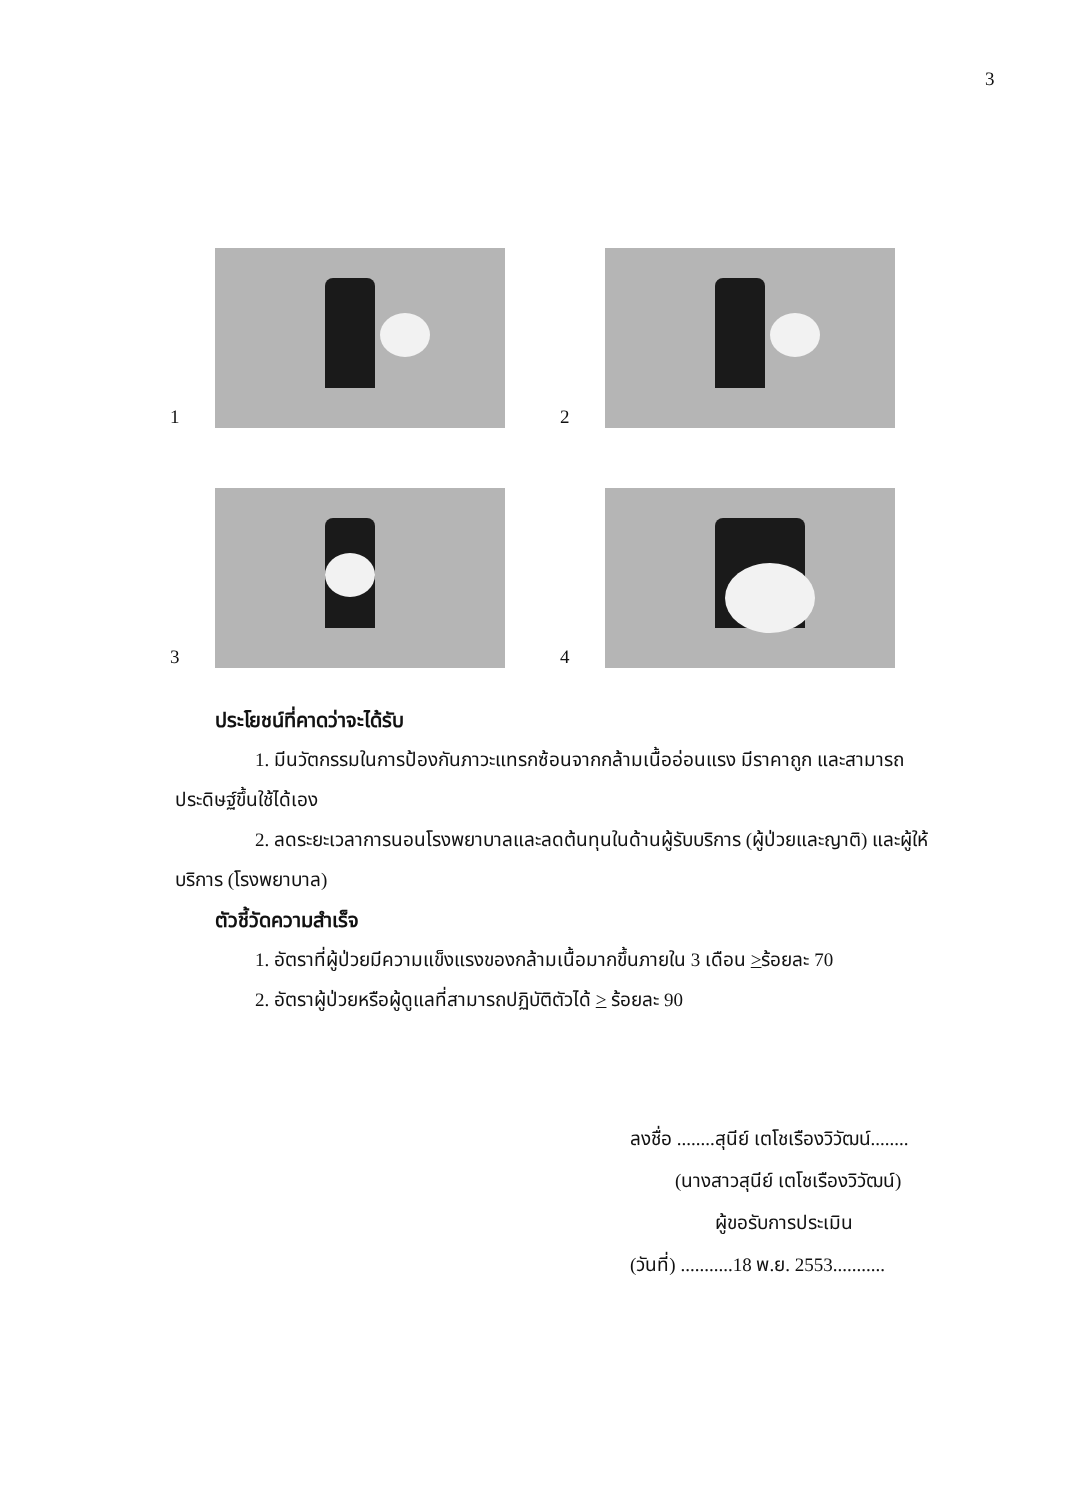3
1
2
3
4
ประโยชน์ที่คาดว่าจะได้รับ
1. มีนวัตกรรมในการป้องกันภาวะแทรกซ้อนจากกล้ามเนื้ออ่อนแรง มีราคาถูก และสามารถประดิษฐ์ขึ้นใช้ได้เอง
2. ลดระยะเวลาการนอนโรงพยาบาลและลดต้นทุนในด้านผู้รับบริการ (ผู้ป่วยและญาติ) และผู้ให้บริการ (โรงพยาบาล)
ตัวชี้วัดความสำเร็จ
1. อัตราที่ผู้ป่วยมีความแข็งแรงของกล้ามเนื้อมากขึ้นภายใน 3 เดือน >ร้อยละ 70
2. อัตราผู้ป่วยหรือผู้ดูแลที่สามารถปฏิบัติตัวได้ > ร้อยละ 90
ลงชื่อ ........สุนีย์ เตโชเรืองวิวัฒน์........
(นางสาวสุนีย์ เตโชเรืองวิวัฒน์)
ผู้ขอรับการประเมิน
(วันที่) ...........18 พ.ย. 2553...........